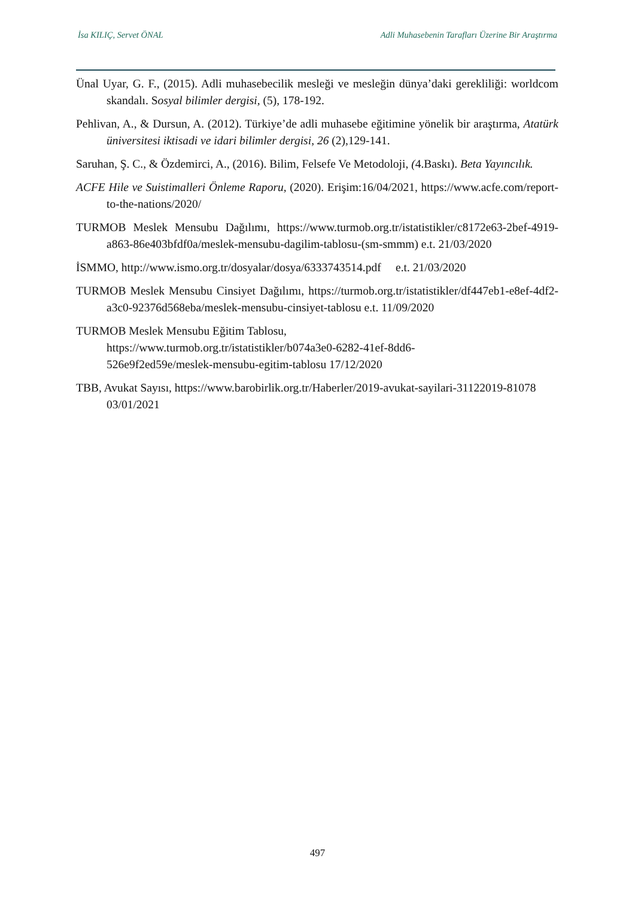İsa KILIÇ, Servet ÖNAL Adli Muhasebenin Tarafları Üzerine Bir Araştırma
Ünal Uyar, G. F., (2015). Adli muhasebecilik mesleği ve mesleğin dünya’daki gerekliliği: worldcom skandalı. Sosyal bilimler dergisi, (5), 178-192.
Pehlivan, A., & Dursun, A. (2012). Türkiye’de adli muhasebe eğitimine yönelik bir araştırma, Atatürk üniversitesi iktisadi ve idari bilimler dergisi, 26 (2),129-141.
Saruhan, Ş. C., & Özdemirci, A., (2016). Bilim, Felsefe Ve Metodoloji, (4.Baskı). Beta Yayıncılık.
ACFE Hile ve Suistimalleri Önleme Raporu, (2020). Erişim:16/04/2021, https://www.acfe.com/report-to-the-nations/2020/
TURMOB Meslek Mensubu Dağılımı, https://www.turmob.org.tr/istatistikler/c8172e63-2bef-4919-a863-86e403bfdf0a/meslek-mensubu-dagilim-tablosu-(sm-smmm) e.t. 21/03/2020
İSMMO, http://www.ismo.org.tr/dosyalar/dosya/6333743514.pdf e.t. 21/03/2020
TURMOB Meslek Mensubu Cinsiyet Dağılımı, https://turmob.org.tr/istatistikler/df447eb1-e8ef-4df2-a3c0-92376d568eba/meslek-mensubu-cinsiyet-tablosu e.t. 11/09/2020
TURMOB Meslek Mensubu Eğitim Tablosu,
https://www.turmob.org.tr/istatistikler/b074a3e0-6282-41ef-8dd6-
526e9f2ed59e/meslek-mensubu-egitim-tablosu 17/12/2020
TBB, Avukat Sayısı, https://www.barobirlik.org.tr/Haberler/2019-avukat-sayilari-31122019-81078 03/01/2021
497